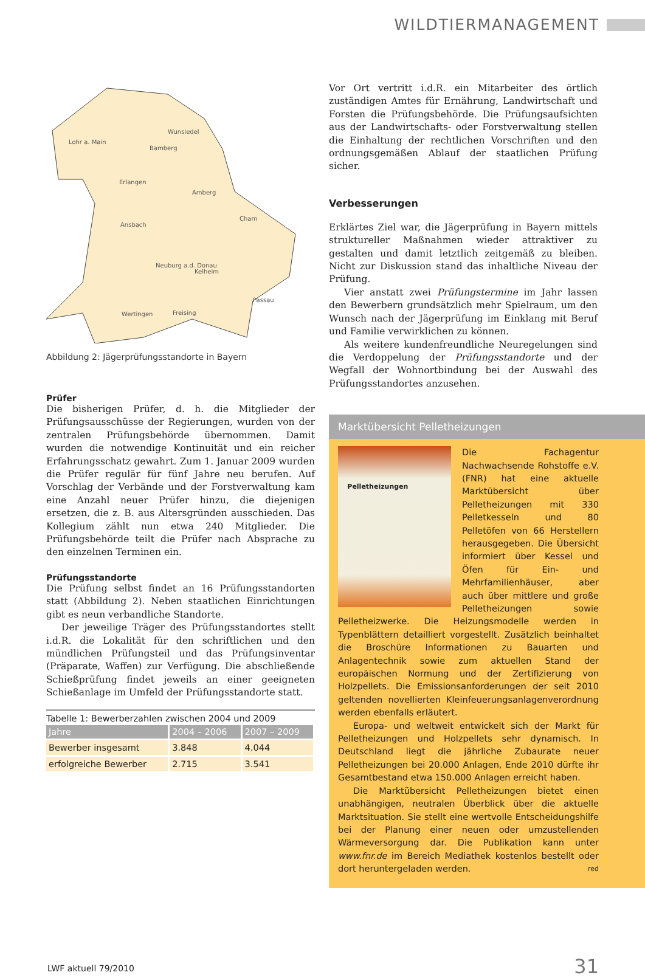WILDTIERMANAGEMENT
Lohr a. Main
Wunsiedel
Bamberg
Erlangen
Amberg
Ansbach
Cham
Neuburg a.d. Donau
Kelheim
Passau
Wertingen
Freising
x
Abbildung 2: Jägerprüfungsstandorte in Bayern
Prüfer
Die bisherigen Prüfer, d. h. die Mitglieder der Prüfungsausschüsse der Regierungen, wurden von der zentralen Prüfungsbehörde übernommen. Damit wurden die notwendige Kontinuität und ein reicher Erfahrungsschatz gewahrt. Zum 1. Januar 2009 wurden die Prüfer regulär für fünf Jahre neu berufen. Auf Vorschlag der Verbände und der Forstverwaltung kam eine Anzahl neuer Prüfer hinzu, die diejenigen ersetzen, die z. B. aus Altersgründen ausschieden. Das Kollegium zählt nun etwa 240 Mitglieder. Die Prüfungsbehörde teilt die Prüfer nach Absprache zu den einzelnen Terminen ein.
Prüfungsstandorte
Die Prüfung selbst findet an 16 Prüfungsstandorten statt (Abbildung 2). Neben staatlichen Einrichtungen gibt es neun verbandliche Standorte.
Der jeweilige Träger des Prüfungsstandortes stellt i.d.R. die Lokalität für den schriftlichen und den mündlichen Prüfungsteil und das Prüfungsinventar (Präparate, Waffen) zur Verfügung. Die abschließende Schießprüfung findet jeweils an einer geeigneten Schießanlage im Umfeld der Prüfungsstandorte statt.
Tabelle 1: Bewerberzahlen zwischen 2004 und 2009
| Jahre | 2004 – 2006 | 2007 – 2009 |
| --- | --- | --- |
| Bewerber insgesamt | 3.848 | 4.044 |
| erfolgreiche Bewerber | 2.715 | 3.541 |
Vor Ort vertritt i.d.R. ein Mitarbeiter des örtlich zuständigen Amtes für Ernährung, Landwirtschaft und Forsten die Prüfungsbehörde. Die Prüfungsaufsichten aus der Landwirtschafts- oder Forstverwaltung stellen die Einhaltung der rechtlichen Vorschriften und den ordnungsgemäßen Ablauf der staatlichen Prüfung sicher.
Verbesserungen
Erklärtes Ziel war, die Jägerprüfung in Bayern mittels struktureller Maßnahmen wieder attraktiver zu gestalten und damit letztlich zeitgemäß zu bleiben. Nicht zur Diskussion stand das inhaltliche Niveau der Prüfung.
Vier anstatt zwei Prüfungstermine im Jahr lassen den Bewerbern grundsätzlich mehr Spielraum, um den Wunsch nach der Jägerprüfung im Einklang mit Beruf und Familie verwirklichen zu können.
Als weitere kundenfreundliche Neuregelungen sind die Verdoppelung der Prüfungsstandorte und der Wegfall der Wohnortbindung bei der Auswahl des Prüfungsstandortes anzusehen.
Marktübersicht Pelletheizungen
Pelletheizungen
Die Fachagentur Nachwachsende Rohstoffe e.V. (FNR) hat eine aktuelle Marktübersicht über Pelletheizungen mit 330 Pelletkesseln und 80 Pelletöfen von 66 Herstellern herausgegeben. Die Übersicht informiert über Kessel und Öfen für Ein- und Mehrfamilienhäuser, aber auch über mittlere und große Pelletheizungen sowie Pelletheizwerke. Die Heizungsmodelle werden in Typenblättern detailliert vorgestellt. Zusätzlich beinhaltet die Broschüre Informationen zu Bauarten und Anlagentechnik sowie zum aktuellen Stand der europäischen Normung und der Zertifizierung von Holzpellets. Die Emissionsanforderungen der seit 2010 geltenden novellierten Kleinfeuerungsanlagenverordnung werden ebenfalls erläutert.
Europa- und weltweit entwickelt sich der Markt für Pelletheizungen und Holzpellets sehr dynamisch. In Deutschland liegt die jährliche Zubaurate neuer Pelletheizungen bei 20.000 Anlagen, Ende 2010 dürfte ihr Gesamtbestand etwa 150.000 Anlagen erreicht haben.
Die Marktübersicht Pelletheizungen bietet einen unabhängigen, neutralen Überblick über die aktuelle Marktsituation. Sie stellt eine wertvolle Entscheidungshilfe bei der Planung einer neuen oder umzustellenden Wärmeversorgung dar. Die Publikation kann unter www.fnr.de im Bereich Mediathek kostenlos bestellt oder dort heruntergeladen werden. red
LWF aktuell 79/2010 31